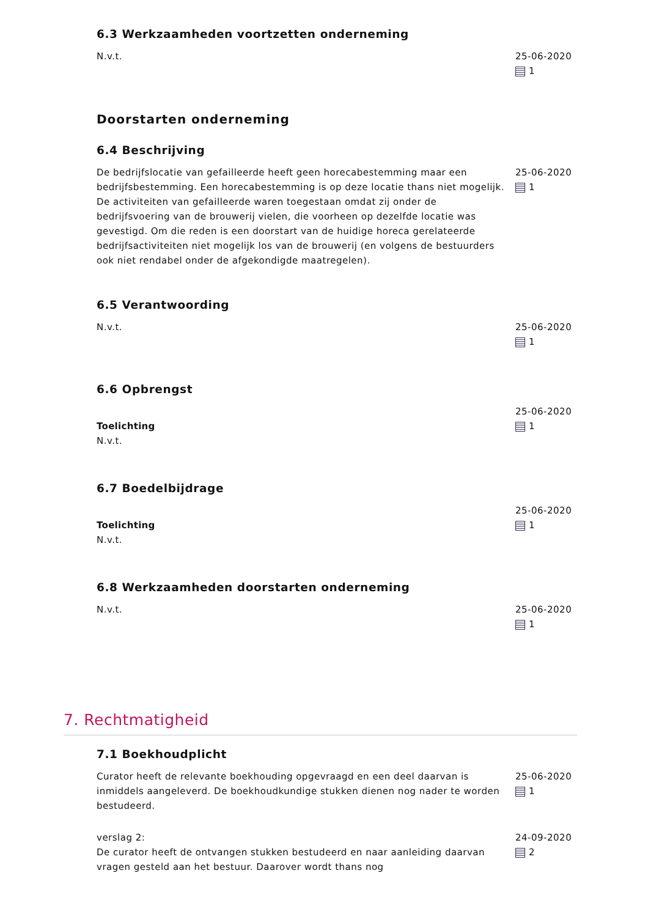6.3 Werkzaamheden voortzetten onderneming
N.v.t. 25-06-2020
1
Doorstarten onderneming
6.4 Beschrijving
De bedrijfslocatie van gefailleerde heeft geen horecabestemming maar een bedrijfsbestemming. Een horecabestemming is op deze locatie thans niet mogelijk. De activiteiten van gefailleerde waren toegestaan omdat zij onder de bedrijfsvoering van de brouwerij vielen, die voorheen op dezelfde locatie was gevestigd. Om die reden is een doorstart van de huidige horeca gerelateerde bedrijfsactiviteiten niet mogelijk los van de brouwerij (en volgens de bestuurders ook niet rendabel onder de afgekondigde maatregelen).
25-06-2020
1
6.5 Verantwoording
N.v.t. 25-06-2020
1
6.6 Opbrengst
Toelichting
N.v.t.
25-06-2020
1
6.7 Boedelbijdrage
Toelichting
N.v.t.
25-06-2020
1
6.8 Werkzaamheden doorstarten onderneming
N.v.t. 25-06-2020
1
7. Rechtmatigheid
7.1 Boekhoudplicht
Curator heeft de relevante boekhouding opgevraagd en een deel daarvan is inmiddels aangeleverd. De boekhoudkundige stukken dienen nog nader te worden bestudeerd.
25-06-2020
1
verslag 2:
De curator heeft de ontvangen stukken bestudeerd en naar aanleiding daarvan vragen gesteld aan het bestuur. Daarover wordt thans nog
24-09-2020
2